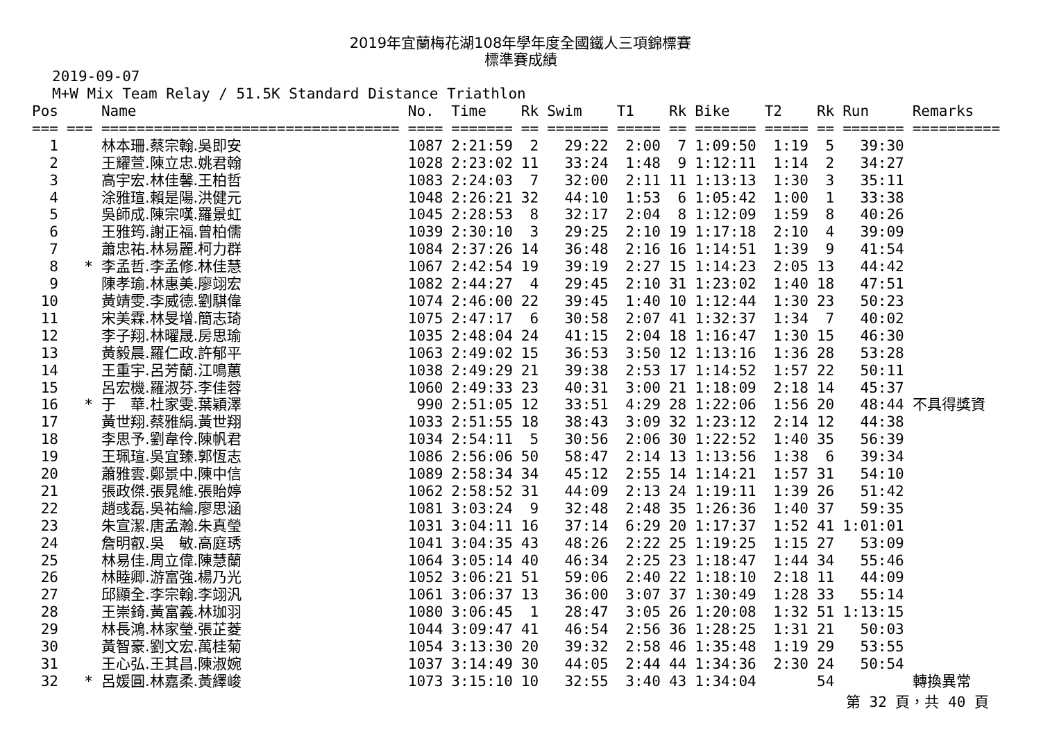2019年宜蘭梅花湖108年學年度全國鐵人三項錦標賽
標準賽成績
2019-09-07
M+W Mix Team Relay / 51.5K Standard Distance Triathlon
| Pos | | Name | No. | Time | Rk | Swim | T1 | Rk | Bike | T2 | Rk | Run | Remarks |
| --- | --- | --- | --- | --- | --- | --- | --- | --- | --- | --- | --- | --- | --- |
| === | === | ================================== | ==== | ======= | == | ======= | ===== | == | ======= | ===== | == | ======= | ========== |
| 1 | | 林本珊.蔡宗翰.吳即安 | 1087 | 2:21:59 | 2 | 29:22 | 2:00 | 7 | 1:09:50 | 1:19 | 5 | 39:30 | |
| 2 | | 王耀萱.陳立忠.姚君翰 | 1028 | 2:23:02 | 11 | 33:24 | 1:48 | 9 | 1:12:11 | 1:14 | 2 | 34:27 | |
| 3 | | 高宇宏.林佳馨.王柏哲 | 1083 | 2:24:03 | 7 | 32:00 | 2:11 | 11 | 1:13:13 | 1:30 | 3 | 35:11 | |
| 4 | | 涂雅瑄.賴是陽.洪健元 | 1048 | 2:26:21 | 32 | 44:10 | 1:53 | 6 | 1:05:42 | 1:00 | 1 | 33:38 | |
| 5 | | 吳師成.陳宗嘆.羅景虹 | 1045 | 2:28:53 | 8 | 32:17 | 2:04 | 8 | 1:12:09 | 1:59 | 8 | 40:26 | |
| 6 | | 王雅筠.謝正福.曾柏儒 | 1039 | 2:30:10 | 3 | 29:25 | 2:10 | 19 | 1:17:18 | 2:10 | 4 | 39:09 | |
| 7 | | 蕭忠祐.林易麗.柯力群 | 1084 | 2:37:26 | 14 | 36:48 | 2:16 | 16 | 1:14:51 | 1:39 | 9 | 41:54 | |
| 8 | * | 李孟哲.李孟修.林佳慧 | 1067 | 2:42:54 | 19 | 39:19 | 2:27 | 15 | 1:14:23 | 2:05 | 13 | 44:42 | |
| 9 | | 陳孝瑜.林惠美.廖翊宏 | 1082 | 2:44:27 | 4 | 29:45 | 2:10 | 31 | 1:23:02 | 1:40 | 18 | 47:51 | |
| 10 | | 黃靖雯.李威德.劉騏偉 | 1074 | 2:46:00 | 22 | 39:45 | 1:40 | 10 | 1:12:44 | 1:30 | 23 | 50:23 | |
| 11 | | 宋美霖.林旻增.簡志琦 | 1075 | 2:47:17 | 6 | 30:58 | 2:07 | 41 | 1:32:37 | 1:34 | 7 | 40:02 | |
| 12 | | 李子翔.林曜晟.房思瑜 | 1035 | 2:48:04 | 24 | 41:15 | 2:04 | 18 | 1:16:47 | 1:30 | 15 | 46:30 | |
| 13 | | 黃毅晨.羅仁政.許郁平 | 1063 | 2:49:02 | 15 | 36:53 | 3:50 | 12 | 1:13:16 | 1:36 | 28 | 53:28 | |
| 14 | | 王重宇.呂芳蘭.江鳴蕙 | 1038 | 2:49:29 | 21 | 39:38 | 2:53 | 17 | 1:14:52 | 1:57 | 22 | 50:11 | |
| 15 | | 呂宏機.羅淑芬.李佳蓉 | 1060 | 2:49:33 | 23 | 40:31 | 3:00 | 21 | 1:18:09 | 2:18 | 14 | 45:37 | |
| 16 | * | 于 華.杜家雯.葉穎澤 | 990 | 2:51:05 | 12 | 33:51 | 4:29 | 28 | 1:22:06 | 1:56 | 20 | 48:44 | 不具得獎資 |
| 17 | | 黃世翔.蔡雅絹.黃世翔 | 1033 | 2:51:55 | 18 | 38:43 | 3:09 | 32 | 1:23:12 | 2:14 | 12 | 44:38 | |
| 18 | | 李思予.劉韋伶.陳帆君 | 1034 | 2:54:11 | 5 | 30:56 | 2:06 | 30 | 1:22:52 | 1:40 | 35 | 56:39 | |
| 19 | | 王珮瑄.吳宜臻.郭恆志 | 1086 | 2:56:06 | 50 | 58:47 | 2:14 | 13 | 1:13:56 | 1:38 | 6 | 39:34 | |
| 20 | | 蕭雅雲.鄭景中.陳中信 | 1089 | 2:58:34 | 34 | 45:12 | 2:55 | 14 | 1:14:21 | 1:57 | 31 | 54:10 | |
| 21 | | 張政傑.張晁維.張貽婷 | 1062 | 2:58:52 | 31 | 44:09 | 2:13 | 24 | 1:19:11 | 1:39 | 26 | 51:42 | |
| 22 | | 趙彧磊.吳祐綸.廖思涵 | 1081 | 3:03:24 | 9 | 32:48 | 2:48 | 35 | 1:26:36 | 1:40 | 37 | 59:35 | |
| 23 | | 朱宣潔.唐孟瀚.朱真瑩 | 1031 | 3:04:11 | 16 | 37:14 | 6:29 | 20 | 1:17:37 | 1:52 | 41 | 1:01:01 | |
| 24 | | 詹明叡.吳 敏.高庭琇 | 1041 | 3:04:35 | 43 | 48:26 | 2:22 | 25 | 1:19:25 | 1:15 | 27 | 53:09 | |
| 25 | | 林易佳.周立偉.陳慧蘭 | 1064 | 3:05:14 | 40 | 46:34 | 2:25 | 23 | 1:18:47 | 1:44 | 34 | 55:46 | |
| 26 | | 林睦卿.游富強.楊乃光 | 1052 | 3:06:21 | 51 | 59:06 | 2:40 | 22 | 1:18:10 | 2:18 | 11 | 44:09 | |
| 27 | | 邱顯全.李宗翰.李翊汎 | 1061 | 3:06:37 | 13 | 36:00 | 3:07 | 37 | 1:30:49 | 1:28 | 33 | 55:14 | |
| 28 | | 王崇錡.黃富義.林珈羽 | 1080 | 3:06:45 | 1 | 28:47 | 3:05 | 26 | 1:20:08 | 1:32 | 51 | 1:13:15 | |
| 29 | | 林長鴻.林家瑩.張芷菱 | 1044 | 3:09:47 | 41 | 46:54 | 2:56 | 36 | 1:28:25 | 1:31 | 21 | 50:03 | |
| 30 | | 黃智豪.劉文宏.萬桂菊 | 1054 | 3:13:30 | 20 | 39:32 | 2:58 | 46 | 1:35:48 | 1:19 | 29 | 53:55 | |
| 31 | | 王心弘.王其昌.陳淑婉 | 1037 | 3:14:49 | 30 | 44:05 | 2:44 | 44 | 1:34:36 | 2:30 | 24 | 50:54 | |
| 32 | * | 呂媛圓.林嘉柔.黃繹峻 | 1073 | 3:15:10 | 10 | 32:55 | 3:40 | 43 | 1:34:04 | | 54 | | 轉換異常 |
第 32 頁，共 40 頁